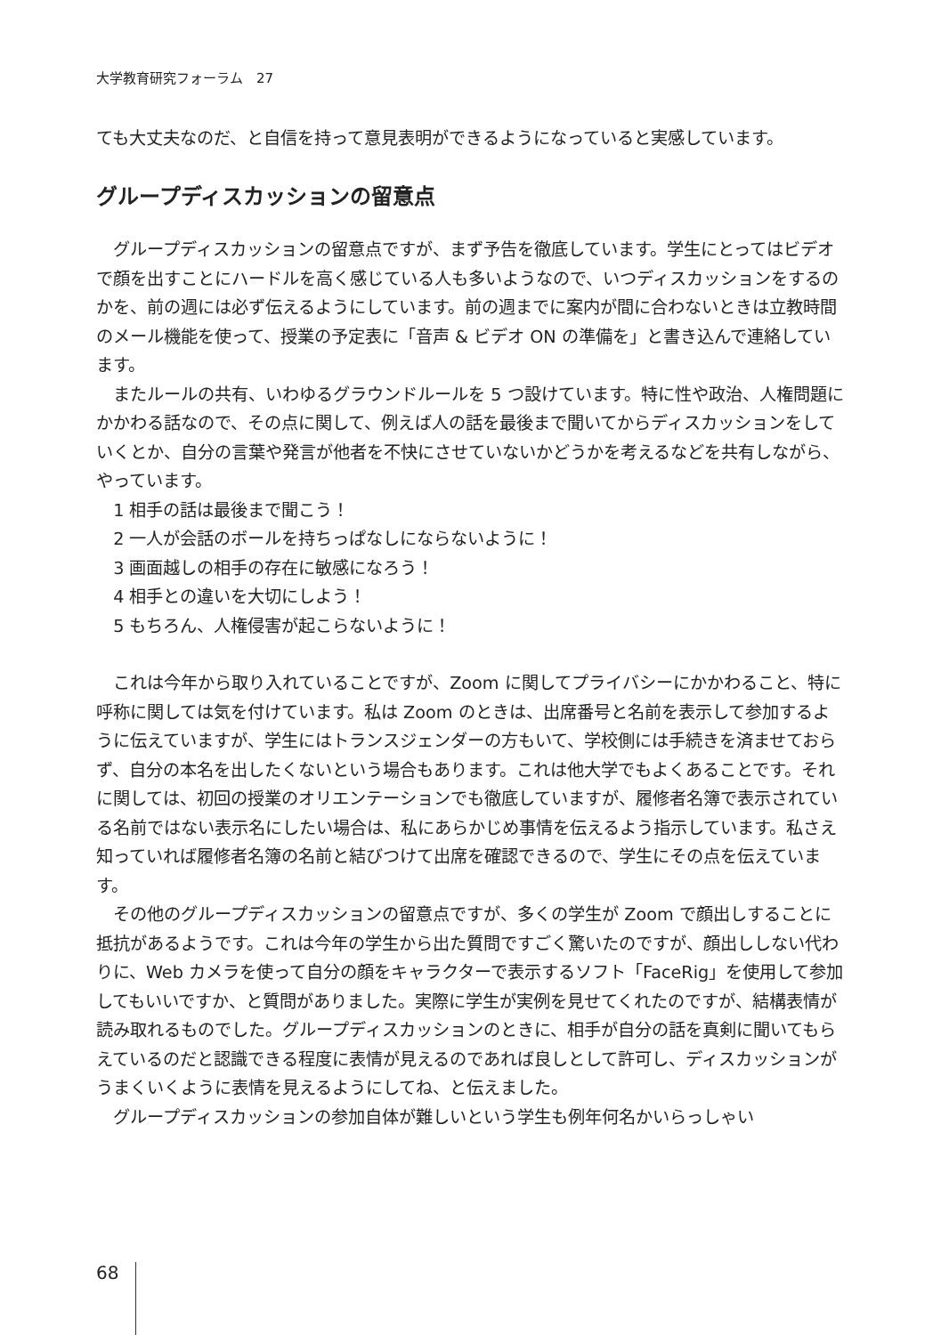大学教育研究フォーラム　27
ても大丈夫なのだ、と自信を持って意見表明ができるようになっていると実感しています。
グループディスカッションの留意点
グループディスカッションの留意点ですが、まず予告を徹底しています。学生にとってはビデオで顔を出すことにハードルを高く感じている人も多いようなので、いつディスカッションをするのかを、前の週には必ず伝えるようにしています。前の週までに案内が間に合わないときは立教時間のメール機能を使って、授業の予定表に「音声 & ビデオ ON の準備を」と書き込んで連絡しています。
またルールの共有、いわゆるグラウンドルールを 5 つ設けています。特に性や政治、人権問題にかかわる話なので、その点に関して、例えば人の話を最後まで聞いてからディスカッションをしていくとか、自分の言葉や発言が他者を不快にさせていないかどうかを考えるなどを共有しながら、やっています。
1 相手の話は最後まで聞こう！
2 一人が会話のボールを持ちっぱなしにならないように！
3 画面越しの相手の存在に敏感になろう！
4 相手との違いを大切にしよう！
5 もちろん、人権侵害が起こらないように！
これは今年から取り入れていることですが、Zoom に関してプライバシーにかかわること、特に呼称に関しては気を付けています。私は Zoom のときは、出席番号と名前を表示して参加するように伝えていますが、学生にはトランスジェンダーの方もいて、学校側には手続きを済ませておらず、自分の本名を出したくないという場合もあります。これは他大学でもよくあることです。それに関しては、初回の授業のオリエンテーションでも徹底していますが、履修者名簿で表示されている名前ではない表示名にしたい場合は、私にあらかじめ事情を伝えるよう指示しています。私さえ知っていれば履修者名簿の名前と結びつけて出席を確認できるので、学生にその点を伝えています。
その他のグループディスカッションの留意点ですが、多くの学生が Zoom で顔出しすることに抵抗があるようです。これは今年の学生から出た質問ですごく驚いたのですが、顔出ししない代わりに、Web カメラを使って自分の顔をキャラクターで表示するソフト「FaceRig」を使用して参加してもいいですか、と質問がありました。実際に学生が実例を見せてくれたのですが、結構表情が読み取れるものでした。グループディスカッションのときに、相手が自分の話を真剣に聞いてもらえているのだと認識できる程度に表情が見えるのであれば良しとして許可し、ディスカッションがうまくいくように表情を見えるようにしてね、と伝えました。
グループディスカッションの参加自体が難しいという学生も例年何名かいらっしゃい
68